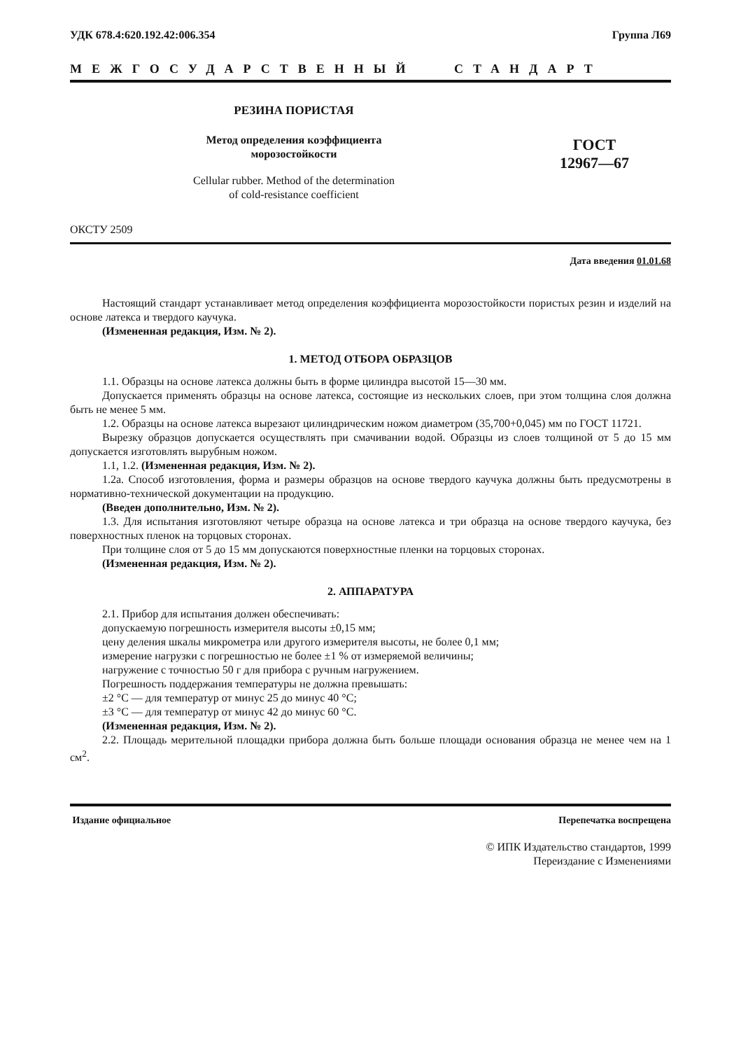УДК 678.4:620.192.42:006.354 Группа Л69
МЕЖГОСУДАРСТВЕННЫЙ СТАНДАРТ
РЕЗИНА ПОРИСТАЯ
Метод определения коэффициента
морозостойкости
Cellular rubber. Method of the determination
of cold-resistance coefficient
ГОСТ
12967—67
ОКСТУ 2509
Дата введения 01.01.68
Настоящий стандарт устанавливает метод определения коэффициента морозостойкости пористых резин и изделий на основе латекса и твердого каучука.
(Измененная редакция, Изм. № 2).
1. МЕТОД ОТБОРА ОБРАЗЦОВ
1.1. Образцы на основе латекса должны быть в форме цилиндра высотой 15—30 мм.
Допускается применять образцы на основе латекса, состоящие из нескольких слоев, при этом толщина слоя должна быть не менее 5 мм.
1.2. Образцы на основе латекса вырезают цилиндрическим ножом диаметром (35,700+0,045) мм по ГОСТ 11721.
Вырезку образцов допускается осуществлять при смачивании водой. Образцы из слоев толщиной от 5 до 15 мм допускается изготовлять вырубным ножом.
1.1, 1.2. (Измененная редакция, Изм. № 2).
1.2а. Способ изготовления, форма и размеры образцов на основе твердого каучука должны быть предусмотрены в нормативно-технической документации на продукцию.
(Введен дополнительно, Изм. № 2).
1.3. Для испытания изготовляют четыре образца на основе латекса и три образца на основе твердого каучука, без поверхностных пленок на торцовых сторонах.
При толщине слоя от 5 до 15 мм допускаются поверхностные пленки на торцовых сторонах.
(Измененная редакция, Изм. № 2).
2. АППАРАТУРА
2.1. Прибор для испытания должен обеспечивать:
допускаемую погрешность измерителя высоты ±0,15 мм;
цену деления шкалы микрометра или другого измерителя высоты, не более 0,1 мм;
измерение нагрузки с погрешностью не более ±1 % от измеряемой величины;
нагружение с точностью 50 г для прибора с ручным нагружением.
Погрешность поддержания температуры не должна превышать:
±2 °С — для температур от минус 25 до минус 40 °С;
±3 °С — для температур от минус 42 до минус 60 °С.
(Измененная редакция, Изм. № 2).
2.2. Площадь мерительной площадки прибора должна быть больше площади основания образца не менее чем на 1 см<sup>2</sup>.
Издание официальное Перепечатка воспрещена
© ИПК Издательство стандартов, 1999
Переиздание с Изменениями